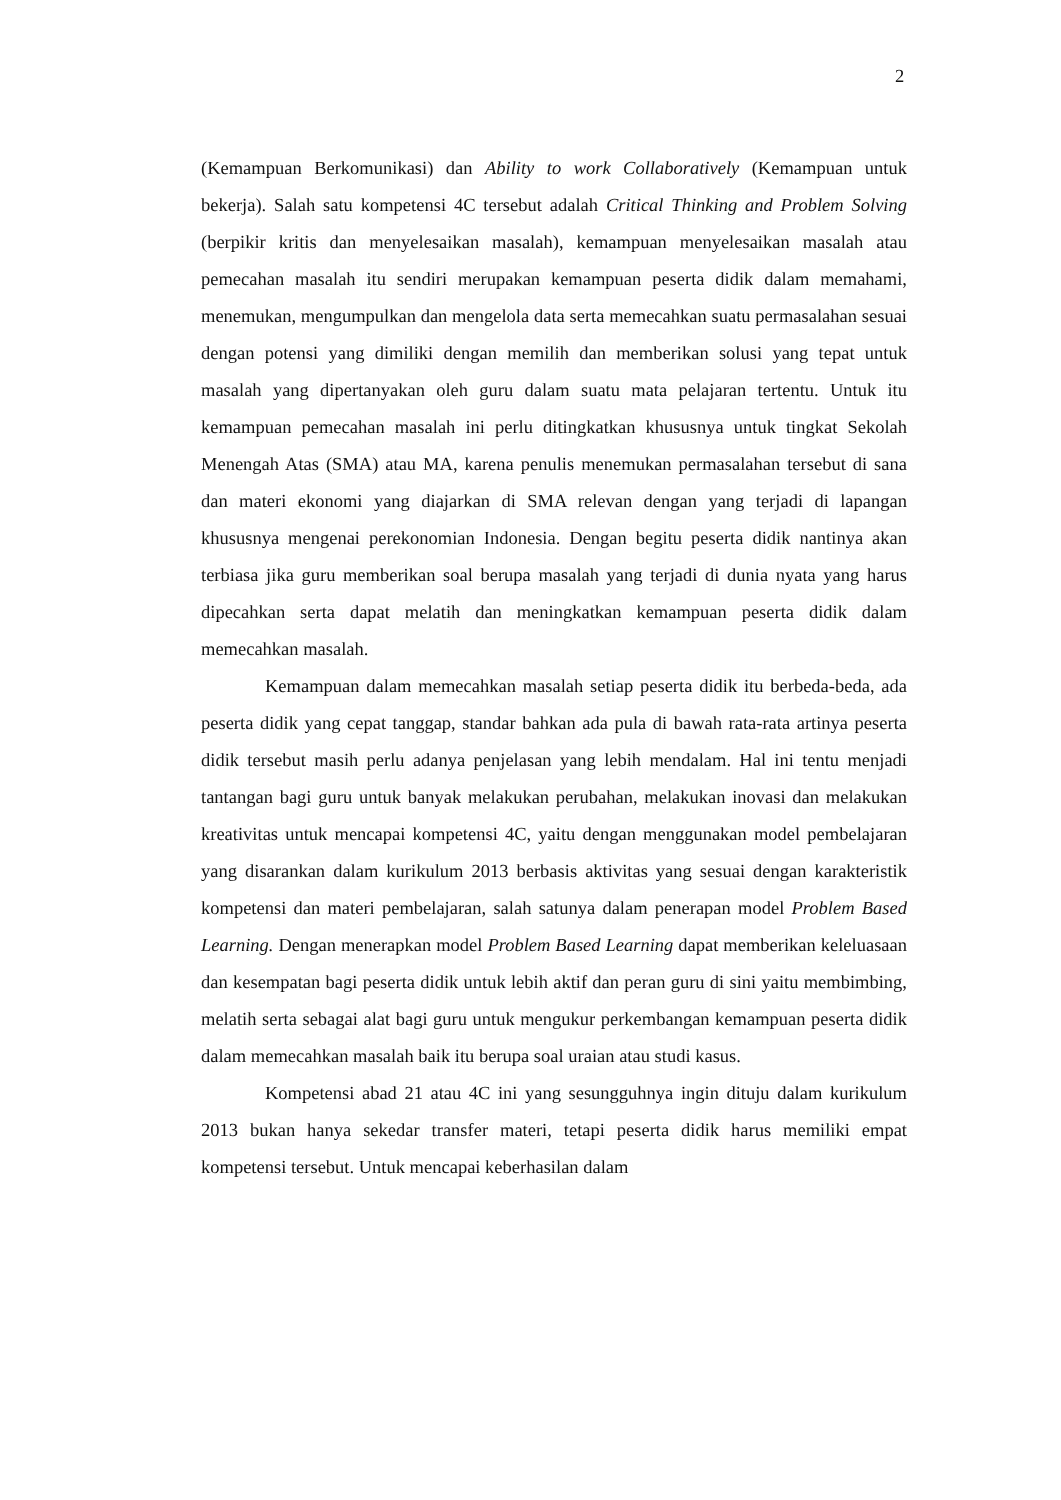2
(Kemampuan Berkomunikasi) dan Ability to work Collaboratively (Kemampuan untuk bekerja). Salah satu kompetensi 4C tersebut adalah Critical Thinking and Problem Solving (berpikir kritis dan menyelesaikan masalah), kemampuan menyelesaikan masalah atau pemecahan masalah itu sendiri merupakan kemampuan peserta didik dalam memahami, menemukan, mengumpulkan dan mengelola data serta memecahkan suatu permasalahan sesuai dengan potensi yang dimiliki dengan memilih dan memberikan solusi yang tepat untuk masalah yang dipertanyakan oleh guru dalam suatu mata pelajaran tertentu. Untuk itu kemampuan pemecahan masalah ini perlu ditingkatkan khususnya untuk tingkat Sekolah Menengah Atas (SMA) atau MA, karena penulis menemukan permasalahan tersebut di sana dan materi ekonomi yang diajarkan di SMA relevan dengan yang terjadi di lapangan khususnya mengenai perekonomian Indonesia. Dengan begitu peserta didik nantinya akan terbiasa jika guru memberikan soal berupa masalah yang terjadi di dunia nyata yang harus dipecahkan serta dapat melatih dan meningkatkan kemampuan peserta didik dalam memecahkan masalah.
Kemampuan dalam memecahkan masalah setiap peserta didik itu berbeda-beda, ada peserta didik yang cepat tanggap, standar bahkan ada pula di bawah rata-rata artinya peserta didik tersebut masih perlu adanya penjelasan yang lebih mendalam. Hal ini tentu menjadi tantangan bagi guru untuk banyak melakukan perubahan, melakukan inovasi dan melakukan kreativitas untuk mencapai kompetensi 4C, yaitu dengan menggunakan model pembelajaran yang disarankan dalam kurikulum 2013 berbasis aktivitas yang sesuai dengan karakteristik kompetensi dan materi pembelajaran, salah satunya dalam penerapan model Problem Based Learning. Dengan menerapkan model Problem Based Learning dapat memberikan keleluasaan dan kesempatan bagi peserta didik untuk lebih aktif dan peran guru di sini yaitu membimbing, melatih serta sebagai alat bagi guru untuk mengukur perkembangan kemampuan peserta didik dalam memecahkan masalah baik itu berupa soal uraian atau studi kasus.
Kompetensi abad 21 atau 4C ini yang sesungguhnya ingin dituju dalam kurikulum 2013 bukan hanya sekedar transfer materi, tetapi peserta didik harus memiliki empat kompetensi tersebut. Untuk mencapai keberhasilan dalam